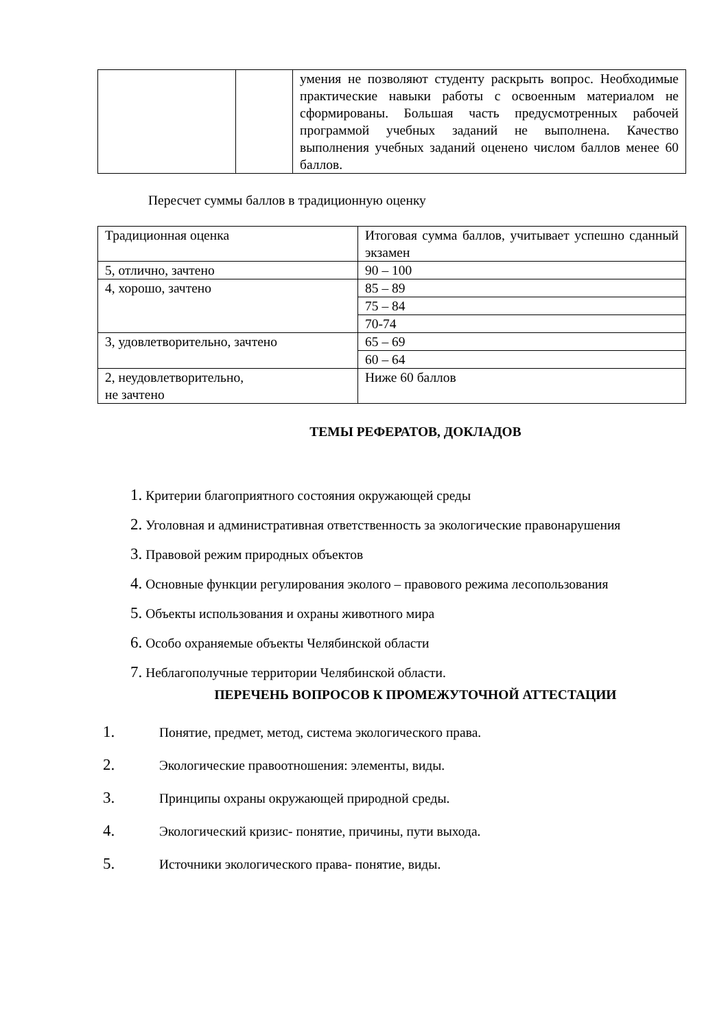| | | умения не позволяют студенту раскрыть вопрос. Необходимые практические навыки работы с освоенным материалом не сформированы. Большая часть предусмотренных рабочей программой учебных заданий не выполнена. Качество выполнения учебных заданий оценено числом баллов менее 60 баллов. |
Пересчет суммы баллов в традиционную оценку
| Традиционная оценка | Итоговая сумма баллов, учитывает успешно сданный экзамен |
| 5, отлично, зачтено | 90 – 100 |
| 4, хорошо, зачтено | 85 – 89 |
| | 75 – 84 |
| | 70-74 |
| 3, удовлетворительно, зачтено | 65 – 69 |
| | 60 – 64 |
| 2, неудовлетворительно, не зачтено | Ниже 60 баллов |
ТЕМЫ РЕФЕРАТОВ, ДОКЛАДОВ
1. Критерии благоприятного состояния окружающей среды
2. Уголовная и административная ответственность за экологические правонарушения
3. Правовой режим природных объектов
4. Основные функции регулирования эколого – правового режима лесопользования
5. Объекты использования и охраны животного мира
6. Особо охраняемые объекты Челябинской области
7. Неблагополучные территории Челябинской области.
ПЕРЕЧЕНЬ ВОПРОСОВ К ПРОМЕЖУТОЧНОЙ АТТЕСТАЦИИ
1. Понятие, предмет, метод, система экологического права.
2. Экологические правоотношения: элементы, виды.
3. Принципы охраны окружающей природной среды.
4. Экологический кризис- понятие, причины, пути выхода.
5. Источники экологического права- понятие, виды.